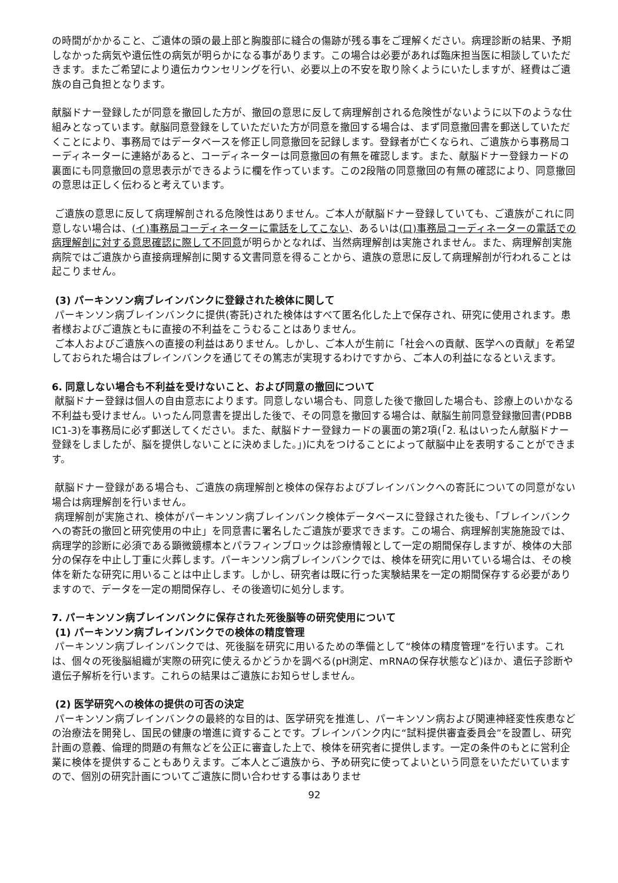の時間がかかること、ご遺体の頭の最上部と胸腹部に縫合の傷跡が残る事をご理解ください。病理診断の結果、予期しなかった病気や遺伝性の病気が明らかになる事があります。この場合は必要があれば臨床担当医に相談していただきます。またご希望により遺伝カウンセリングを行い、必要以上の不安を取り除くようにいたしますが、経費はご遺族の自己負担となります。
献脳ドナー登録したが同意を撤回した方が、撤回の意思に反して病理解剖される危険性がないように以下のような仕組みとなっています。献脳同意登録をしていただいた方が同意を撤回する場合は、まず同意撤回書を郵送していただくことにより、事務局ではデータベースを修正し同意撤回を記録します。登録者が亡くなられ、ご遺族から事務局コーディネーターに連絡があると、コーディネーターは同意撤回の有無を確認します。また、献脳ドナー登録カードの裏面にも同意撤回の意思表示ができるように欄を作っています。この2段階の同意撤回の有無の確認により、同意撤回の意思は正しく伝わると考えています。
ご遺族の意思に反して病理解剖される危険性はありません。ご本人が献脳ドナー登録していても、ご遺族がこれに同意しない場合は、(イ)事務局コーディネーターに電話をしてこない、あるいは(ロ)事務局コーディネーターの電話での病理解剖に対する意思確認に際して不同意が明らかとなれば、当然病理解剖は実施されません。また、病理解剖実施病院ではご遺族から直接病理解剖に関する文書同意を得ることから、遺族の意思に反して病理解剖が行われることは起こりません。
(3) パーキンソン病ブレインバンクに登録された検体に関して
パーキンソン病ブレインバンクに提供(寄託)された検体はすべて匿名化した上で保存され、研究に使用されます。患者様およびご遺族ともに直接の不利益をこうむることはありません。
ご本人およびご遺族への直接の利益はありません。しかし、ご本人が生前に「社会への貢献、医学への貢献」を希望しておられた場合はブレインバンクを通じてその篤志が実現するわけですから、ご本人の利益になるといえます。
6. 同意しない場合も不利益を受けないこと、および同意の撤回について
献脳ドナー登録は個人の自由意志によります。同意しない場合も、同意した後で撤回した場合も、診療上のいかなる不利益も受けません。いったん同意書を提出した後で、その同意を撤回する場合は、献脳生前同意登録撤回書(PDBB IC1-3)を事務局に必ず郵送してください。また、献脳ドナー登録カードの裏面の第2項(「2. 私はいったん献脳ドナー登録をしましたが、脳を提供しないことに決めました。」)に丸をつけることによって献脳中止を表明することができます。
献脳ドナー登録がある場合も、ご遺族の病理解剖と検体の保存およびブレインバンクへの寄託についての同意がない場合は病理解剖を行いません。
病理解剖が実施され、検体がパーキンソン病ブレインバンク検体データベースに登録された後も、「ブレインバンクへの寄託の撤回と研究使用の中止」を同意書に署名したご遺族が要求できます。この場合、病理解剖実施施設では、病理学的診断に必須である顕微鏡標本とパラフィンブロックは診療情報として一定の期間保存しますが、検体の大部分の保存を中止し丁重に火葬します。パーキンソン病ブレインバンクでは、検体を研究に用いている場合は、その検体を新たな研究に用いることは中止します。しかし、研究者は既に行った実験結果を一定の期間保存する必要がありますので、データを一定の期間保存し、その後適切に処分します。
7. パーキンソン病ブレインバンクに保存された死後脳等の研究使用について
(1) パーキンソン病ブレインバンクでの検体の精度管理
パーキンソン病ブレインバンクでは、死後脳を研究に用いるための準備として“検体の精度管理”を行います。これは、個々の死後脳組織が実際の研究に使えるかどうかを調べる(pH測定、mRNAの保存状態など)ほか、遺伝子診断や遺伝子解析を行います。これらの結果はご遺族にお知らせしません。
(2) 医学研究への検体の提供の可否の決定
パーキンソン病ブレインバンクの最終的な目的は、医学研究を推進し、パーキンソン病および関連神経変性疾患などの治療法を開発し、国民の健康の増進に資することです。ブレインバンク内に“試料提供審査委員会”を設置し、研究計画の意義、倫理的問題の有無などを公正に審査した上で、検体を研究者に提供します。一定の条件のもとに営利企業に検体を提供することもありえます。ご本人とご遺族から、予め研究に使ってよいという同意をいただいていますので、個別の研究計画についてご遺族に問い合わせする事はありませ
92